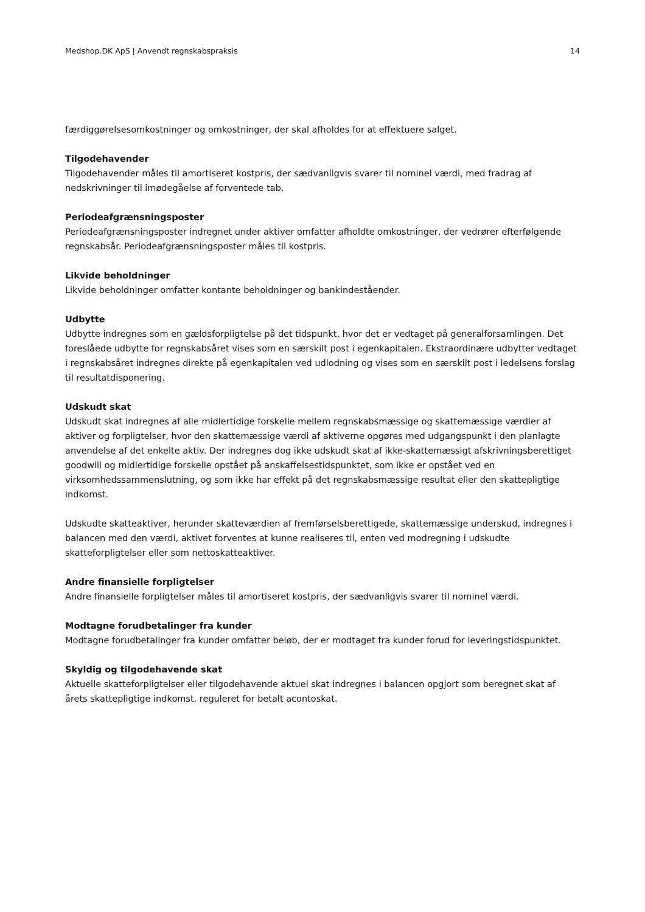Medshop.DK ApS | Anvendt regnskabspraksis 14
færdiggørelsesomkostninger og omkostninger, der skal afholdes for at effektuere salget.
Tilgodehavender
Tilgodehavender måles til amortiseret kostpris, der sædvanligvis svarer til nominel værdi, med fradrag af nedskrivninger til imødegåelse af forventede tab.
Periodeafgrænsningsposter
Periodeafgrænsningsposter indregnet under aktiver omfatter afholdte omkostninger, der vedrører efterfølgende regnskabsår. Periodeafgrænsningsposter måles til kostpris.
Likvide beholdninger
Likvide beholdninger omfatter kontante beholdninger og bankindeståender.
Udbytte
Udbytte indregnes som en gældsforpligtelse på det tidspunkt, hvor det er vedtaget på generalforsamlingen. Det foreslåede udbytte for regnskabsåret vises som en særskilt post i egenkapitalen. Ekstraordinære udbytter vedtaget i regnskabsåret indregnes direkte på egenkapitalen ved udlodning og vises som en særskilt post i ledelsens forslag til resultatdisponering.
Udskudt skat
Udskudt skat indregnes af alle midlertidige forskelle mellem regnskabsmæssige og skattemæssige værdier af aktiver og forpligtelser, hvor den skattemæssige værdi af aktiverne opgøres med udgangspunkt i den planlagte anvendelse af det enkelte aktiv. Der indregnes dog ikke udskudt skat af ikke-skattemæssigt afskrivningsberettiget goodwill og midlertidige forskelle opstået på anskaffelsestidspunktet, som ikke er opstået ved en virksomhedssammenslutning, og som ikke har effekt på det regnskabsmæssige resultat eller den skattepligtige indkomst.
Udskudte skatteaktiver, herunder skatteværdien af fremførselsberettigede, skattemæssige underskud, indregnes i balancen med den værdi, aktivet forventes at kunne realiseres til, enten ved modregning i udskudte skatteforpligtelser eller som nettoskatteaktiver.
Andre finansielle forpligtelser
Andre finansielle forpligtelser måles til amortiseret kostpris, der sædvanligvis svarer til nominel værdi.
Modtagne forudbetalinger fra kunder
Modtagne forudbetalinger fra kunder omfatter beløb, der er modtaget fra kunder forud for leveringstidspunktet.
Skyldig og tilgodehavende skat
Aktuelle skatteforpligtelser eller tilgodehavende aktuel skat indregnes i balancen opgjort som beregnet skat af årets skattepligtige indkomst, reguleret for betalt acontoskat.